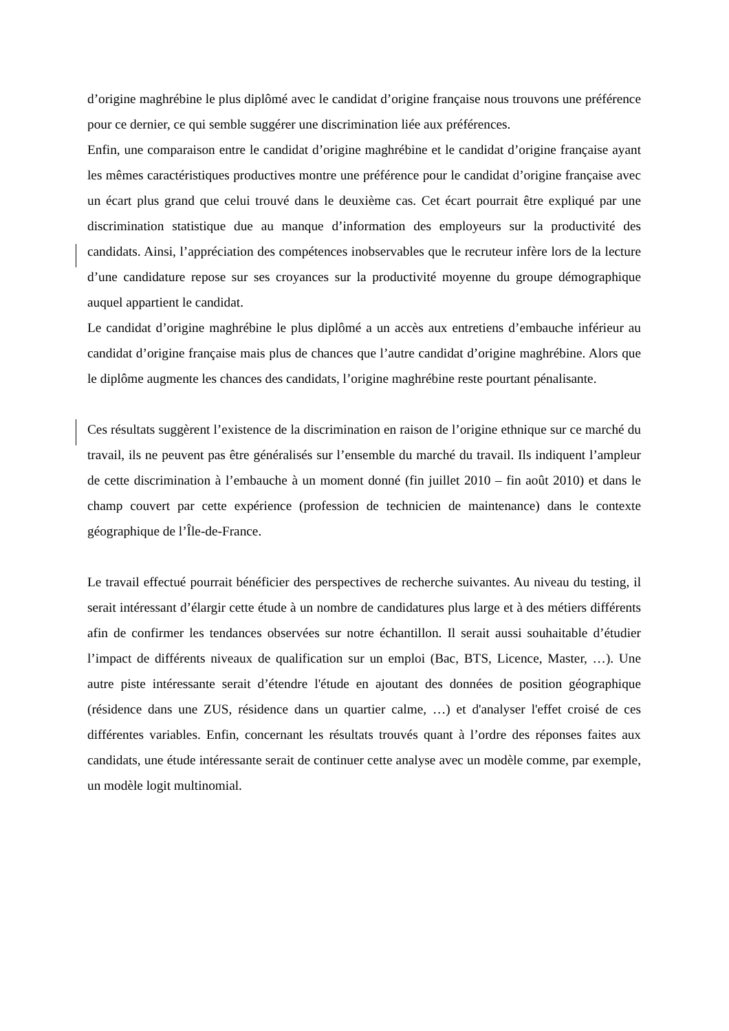d’origine maghrébine le plus diplômé avec le candidat d’origine française nous trouvons une préférence pour ce dernier, ce qui semble suggérer une discrimination liée aux préférences.
Enfin, une comparaison entre le candidat d’origine maghrébine et le candidat d’origine française ayant les mêmes caractéristiques productives montre une préférence pour le candidat d’origine française avec un écart plus grand que celui trouvé dans le deuxième cas. Cet écart pourrait être expliqué par une discrimination statistique due au manque d’information des employeurs sur la productivité des candidats. Ainsi, l’appréciation des compétences inobservables que le recruteur infère lors de la lecture d’une candidature repose sur ses croyances sur la productivité moyenne du groupe démographique auquel appartient le candidat.
Le candidat d’origine maghrébine le plus diplômé a un accès aux entretiens d’embauche inférieur au candidat d’origine française mais plus de chances que l’autre candidat d’origine maghrébine. Alors que le diplôme augmente les chances des candidats, l’origine maghrébine reste pourtant pénalisante.
Ces résultats suggèrent l’existence de la discrimination en raison de l’origine ethnique sur ce marché du travail, ils ne peuvent pas être généralisés sur l’ensemble du marché du travail. Ils indiquent l’ampleur de cette discrimination à l’embauche à un moment donné (fin juillet 2010 – fin août 2010) et dans le champ couvert par cette expérience (profession de technicien de maintenance) dans le contexte géographique de l’Île-de-France.
Le travail effectué pourrait bénéficier des perspectives de recherche suivantes. Au niveau du testing, il serait intéressant d’élargir cette étude à un nombre de candidatures plus large et à des métiers différents afin de confirmer les tendances observées sur notre échantillon. Il serait aussi souhaitable d’étudier l’impact de différents niveaux de qualification sur un emploi (Bac, BTS, Licence, Master, …). Une autre piste intéressante serait d’étendre l'étude en ajoutant des données de position géographique (résidence dans une ZUS, résidence dans un quartier calme, …) et d'analyser l'effet croisé de ces différentes variables. Enfin, concernant les résultats trouvés quant à l’ordre des réponses faites aux candidats, une étude intéressante serait de continuer cette analyse avec un modèle comme, par exemple, un modèle logit multinomial.